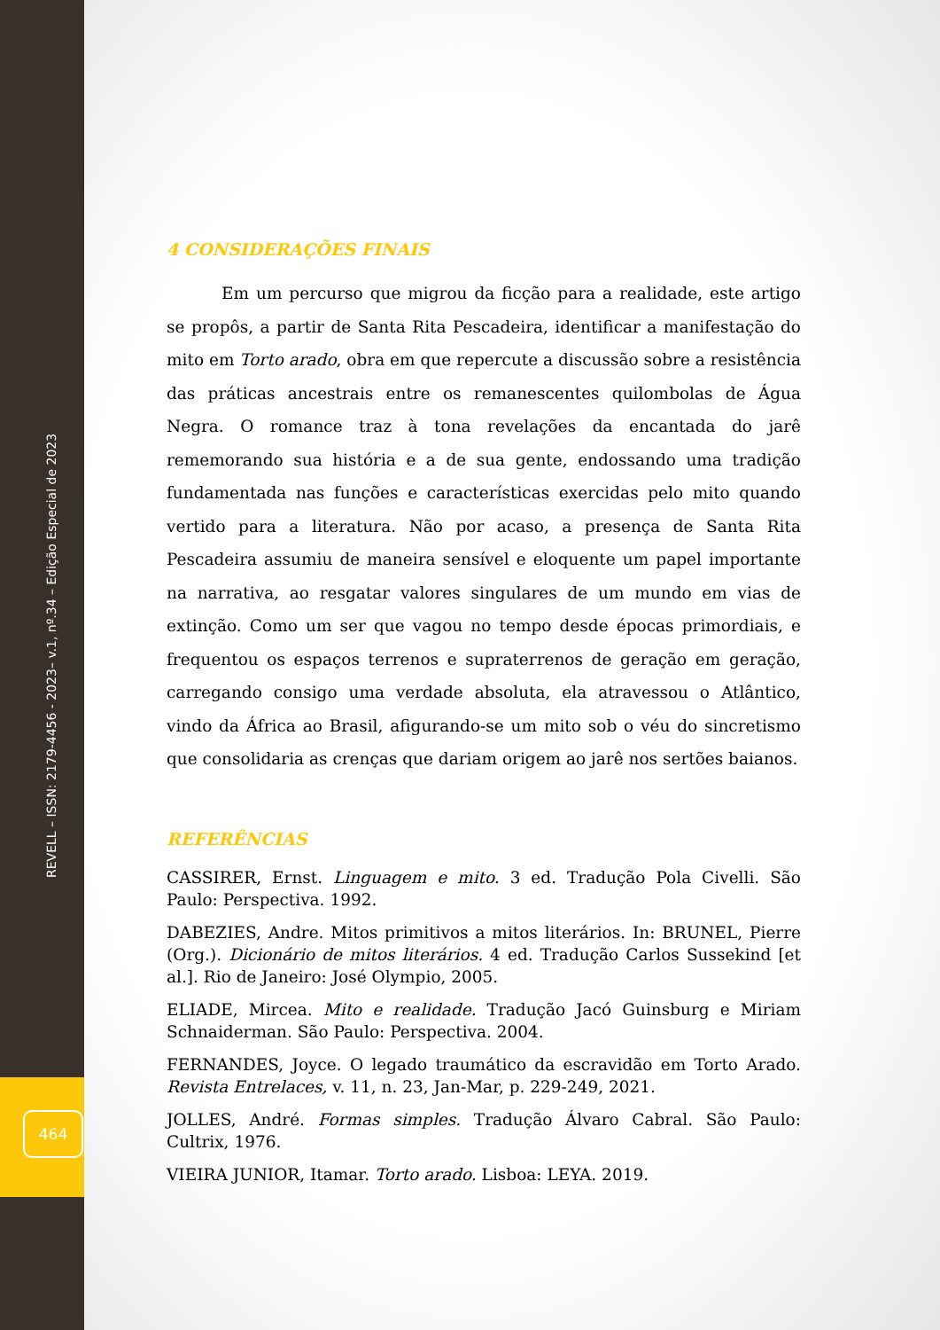REVELL – ISSN: 2179-4456 - 2023– v.1, nº.34 – Edição Especial de 2023
464
4 CONSIDERAÇÕES FINAIS
Em um percurso que migrou da ficção para a realidade, este artigo se propôs, a partir de Santa Rita Pescadeira, identificar a manifestação do mito em Torto arado, obra em que repercute a discussão sobre a resistência das práticas ancestrais entre os remanescentes quilombolas de Água Negra. O romance traz à tona revelações da encantada do jarê rememorando sua história e a de sua gente, endossando uma tradição fundamentada nas funções e características exercidas pelo mito quando vertido para a literatura. Não por acaso, a presença de Santa Rita Pescadeira assumiu de maneira sensível e eloquente um papel importante na narrativa, ao resgatar valores singulares de um mundo em vias de extinção. Como um ser que vagou no tempo desde épocas primordiais, e frequentou os espaços terrenos e supraterrenos de geração em geração, carregando consigo uma verdade absoluta, ela atravessou o Atlântico, vindo da África ao Brasil, afigurando-se um mito sob o véu do sincretismo que consolidaria as crenças que dariam origem ao jarê nos sertões baianos.
REFERÊNCIAS
CASSIRER, Ernst. Linguagem e mito. 3 ed. Tradução Pola Civelli. São Paulo: Perspectiva. 1992.
DABEZIES, Andre. Mitos primitivos a mitos literários. In: BRUNEL, Pierre (Org.). Dicionário de mitos literários. 4 ed. Tradução Carlos Sussekind [et al.]. Rio de Janeiro: José Olympio, 2005.
ELIADE, Mircea. Mito e realidade. Tradução Jacó Guinsburg e Miriam Schnaiderman. São Paulo: Perspectiva. 2004.
FERNANDES, Joyce. O legado traumático da escravidão em Torto Arado. Revista Entrelaces, v. 11, n. 23, Jan-Mar, p. 229-249, 2021.
JOLLES, André. Formas simples. Tradução Álvaro Cabral. São Paulo: Cultrix, 1976.
VIEIRA JUNIOR, Itamar. Torto arado. Lisboa: LEYA. 2019.